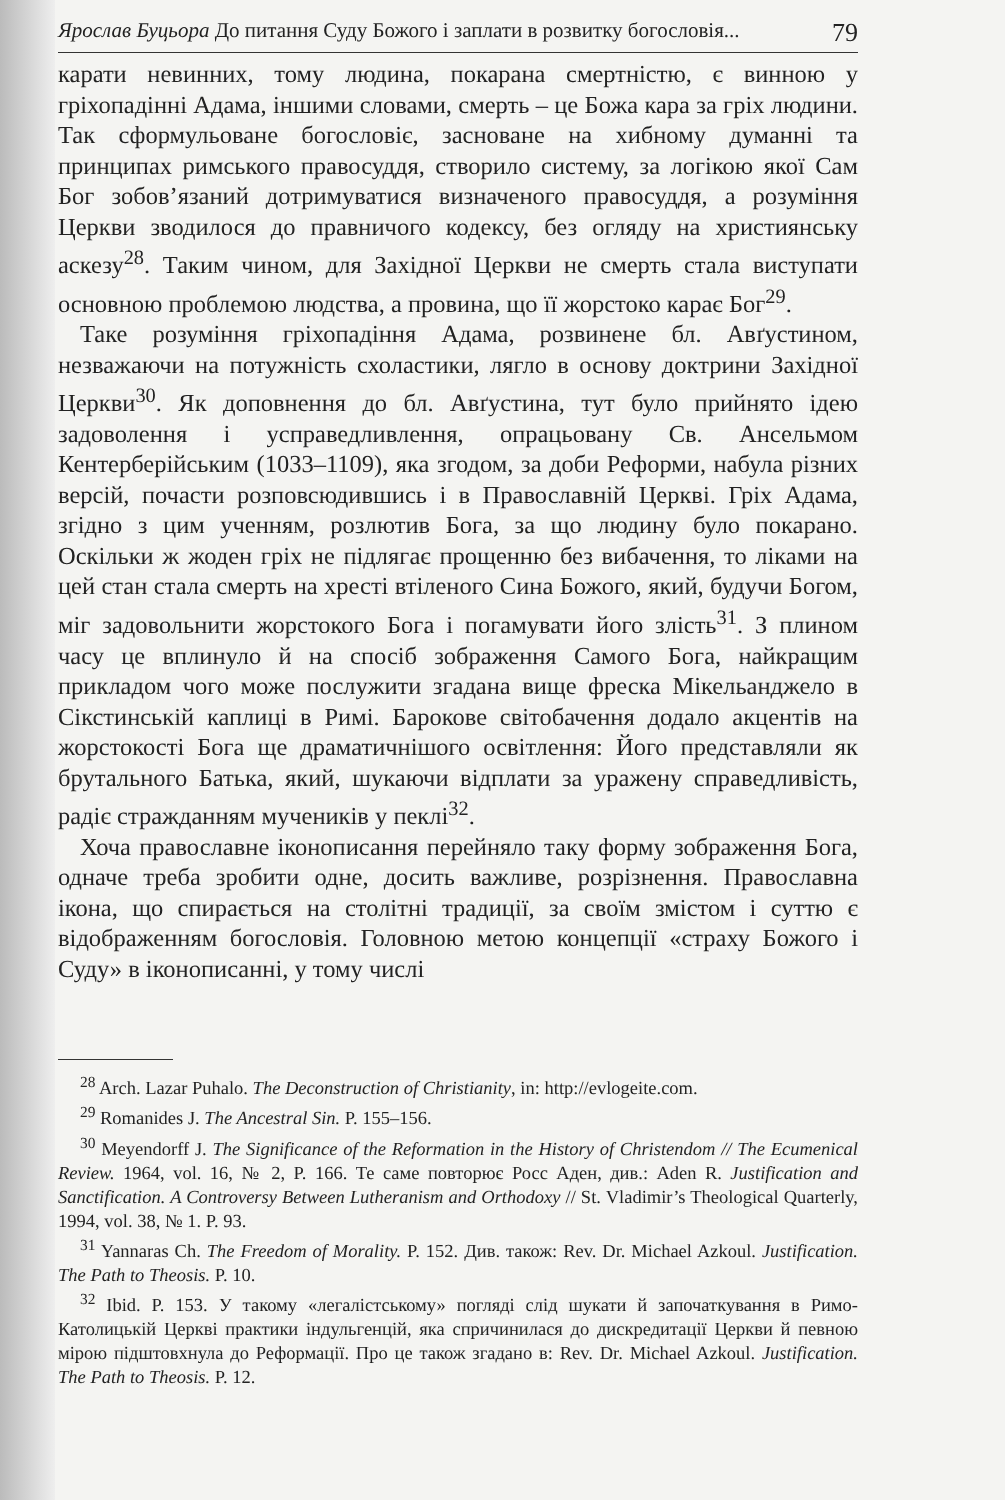Ярослав Буцьора До питання Суду Божого і заплати в розвитку богословія... 79
карати невинних, тому людина, покарана смертністю, є винною у гріхопадінні Адама, іншими словами, смерть – це Божа кара за гріх людини. Так сформульоване богословіє, засноване на хибному думанні та принципах римського правосуддя, створило систему, за логікою якої Сам Бог зобов’язаний дотримуватися визначеного правосуддя, а розуміння Церкви зводилося до правничого кодексу, без огляду на християнську аскезу<sup>28</sup>. Таким чином, для Західної Церкви не смерть стала виступати основною проблемою людства, а провина, що її жорстоко карає Бог<sup>29</sup>.
Таке розуміння гріхопадіння Адама, розвинене бл. Авґустином, незважаючи на потужність схоластики, лягло в основу доктрини Західної Церкви<sup>30</sup>. Як доповнення до бл. Авґустина, тут було прийнято ідею задоволення і усправедливлення, опрацьовану Св. Ансельмом Кентерберійським (1033–1109), яка згодом, за доби Реформи, набула різних версій, почасти розповсюдившись і в Православній Церкві. Гріх Адама, згідно з цим ученням, розлютив Бога, за що людину було покарано. Оскільки ж жоден гріх не підлягає прощенню без вибачення, то ліками на цей стан стала смерть на хресті втіленого Сина Божого, який, будучи Богом, міг задовольнити жорстокого Бога і погамувати його злість<sup>31</sup>. З плином часу це вплинуло й на спосіб зображення Самого Бога, найкращим прикладом чого може послужити згадана вище фреска Мікельанджело в Сікстинській каплиці в Римі. Барокове світобачення додало акцентів на жорстокості Бога ще драматичнішого освітлення: Його представляли як брутального Батька, який, шукаючи відплати за уражену справедливість, радіє стражданням мучеників у пеклі<sup>32</sup>.
Хоча православне іконописання перейняло таку форму зображення Бога, одначе треба зробити одне, досить важливе, розрізнення. Православна ікона, що спирається на столітні традиції, за своїм змістом і суттю є відображенням богословія. Головною метою концепції «страху Божого і Суду» в іконописанні, у тому числі
<sup>28</sup> Arch. Lazar Puhalo. The Deconstruction of Christianity, in: http://evlogeite.com.
<sup>29</sup> Romanides J. The Ancestral Sin. P. 155–156.
<sup>30</sup> Meyendorff J. The Significance of the Reformation in the History of Christendom // The Ecumenical Review. 1964, vol. 16, № 2, P. 166. Те саме повторює Росс Аден, див.: Aden R. Justification and Sanctification. A Controversy Between Lutheranism and Orthodoxy // St. Vladimir’s Theological Quarterly, 1994, vol. 38, № 1. P. 93.
<sup>31</sup> Yannaras Ch. The Freedom of Morality. P. 152. Див. також: Rev. Dr. Michael Azkoul. Justification. The Path to Theosis. P. 10.
<sup>32</sup> Ibid. P. 153. У такому «легалістському» погляді слід шукати й започаткування в Римо-Католицькій Церкві практики індульгенцій, яка спричинилася до дискредитації Церкви й певною мірою підштовхнула до Реформації. Про це також згадано в: Rev. Dr. Michael Azkoul. Justification. The Path to Theosis. P. 12.